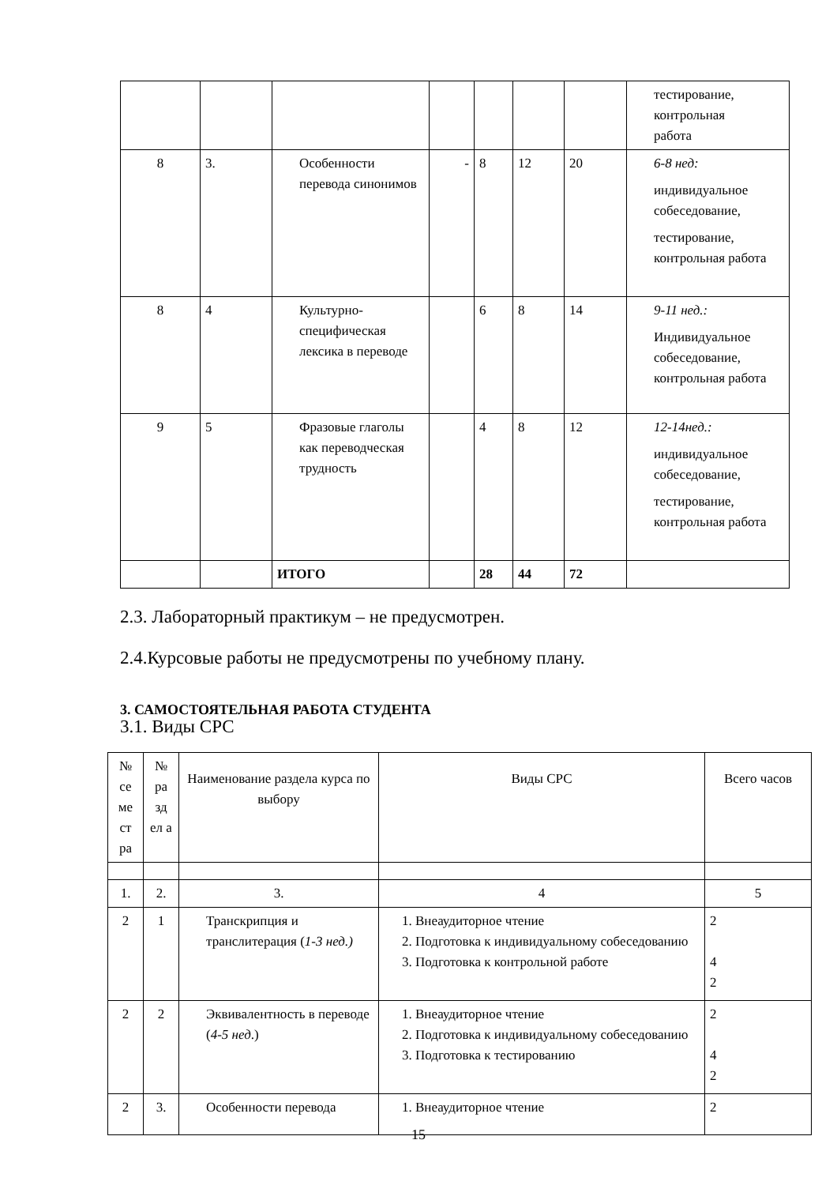| | | | | | | | тестирование, контрольная работа |
| 8 | 3. | Особенности перевода синонимов | - | 8 | 12 | 20 | 6-8 нед: индивидуальное собеседование, тестирование, контрольная работа |
| 8 | 4 | Культурно-специфическая лексика в переводе | | 6 | 8 | 14 | 9-11 нед.: Индивидуальное собеседование, контрольная работа |
| 9 | 5 | Фразовые глаголы как переводческая трудность | | 4 | 8 | 12 | 12-14нед.: индивидуальное собеседование, тестирование, контрольная работа |
| | | ИТОГО | | 28 | 44 | 72 | |
2.3. Лабораторный практикум – не предусмотрен.
2.4.Курсовые работы не предусмотрены по учебному плану.
3. САМОСТОЯТЕЛЬНАЯ РАБОТА СТУДЕНТА
3.1. Виды СРС
| № се ме ст ра | № ра зд ел а | Наименование раздела курса по выбору | Виды СРС | Всего часов |
| --- | --- | --- | --- | --- |
| 1. | 2. | 3. | 4 | 5 |
| 2 | 1 | Транскрипция и транслитерация ( 1-3 нед.) | 1. Внеаудиторное чтение 2. Подготовка к индивидуальному собеседованию 3. Подготовка к контрольной работе | 2 4 2 |
| 2 | 2 | Эквивалентность в переводе ( 4-5 нед .) | 1. Внеаудиторное чтение 2. Подготовка к индивидуальному собеседованию 3. Подготовка к тестированию | 2 4 2 |
| 2 | 3. | Особенности перевода | 1. Внеаудиторное чтение | 2 |
15